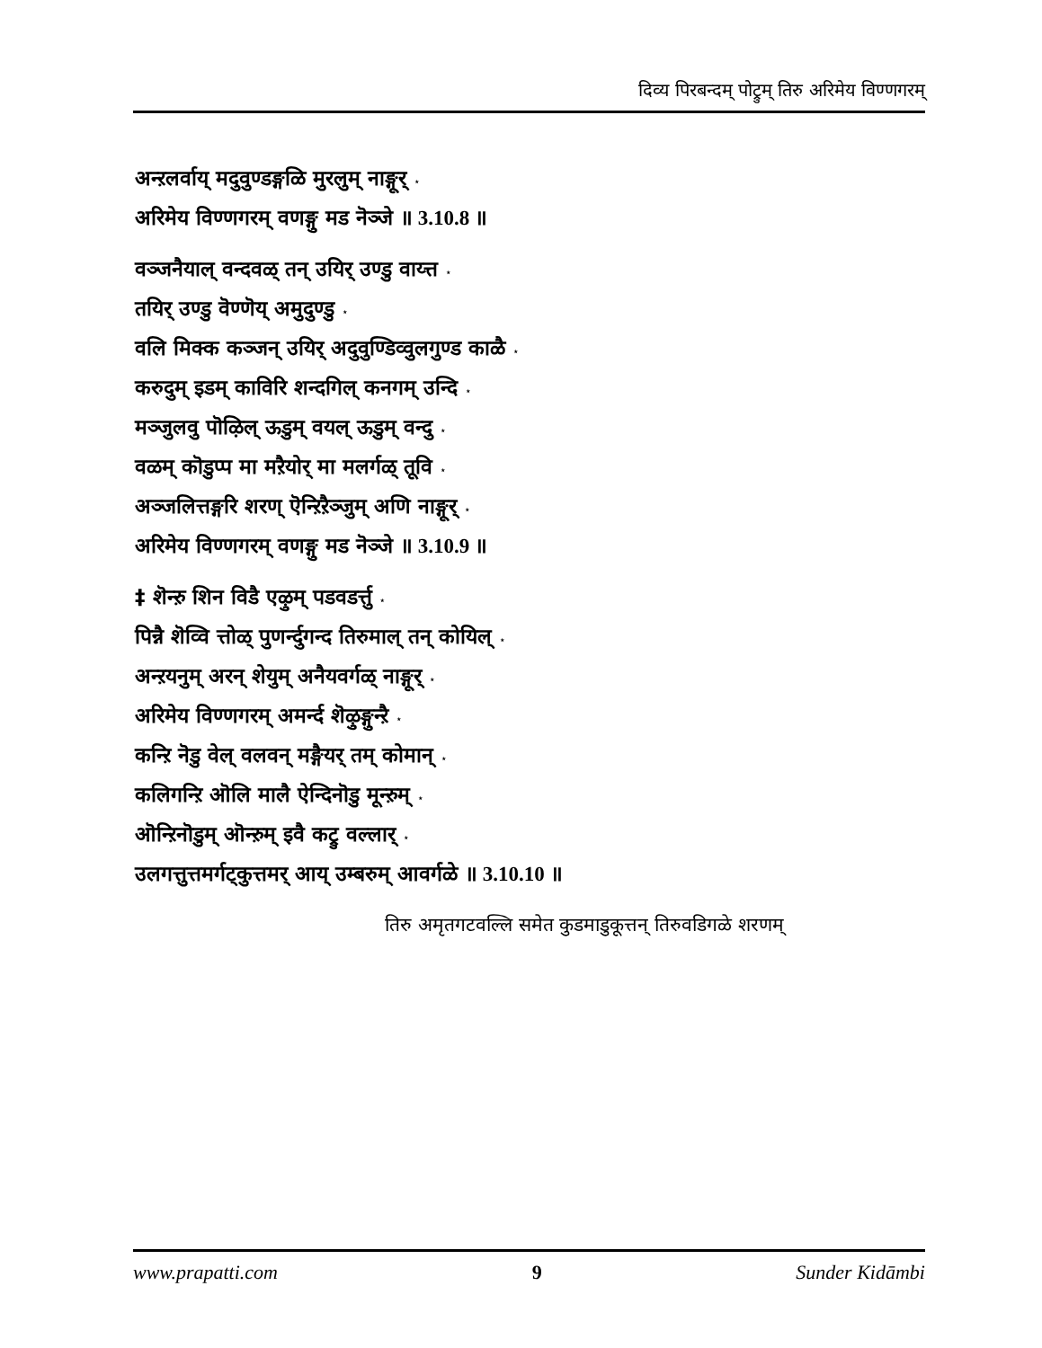दिव्य पिरबन्दम् पोट्रुम् तिरु अरिमेय विण्णगरम्
अन्ऱलर्वाय् मदुवुण्डङ्गळि मुरलुम् नाङ्गूर् ⋆
अरिमेय विण्णगरम् वणङ्गु मड नॆञ्जे ॥ 3.10.8 ॥
वञ्जनैयाल् वन्दवळ् तन् उयिर् उण्डु वाय्त्त ⋆
तयिर् उण्डु वॆण्णॆय् अमुदुण्डु ⋆
वलि मिक्क कञ्जन् उयिर् अदुवुण्डिव्वुलगुण्ड काळै ⋆
करुदुम् इडम् काविरि शन्दगिल् कनगम् उन्दि ⋆
मञ्जुलवु पॊऴिल् ऊडुम् वयल् ऊडुम् वन्दु ⋆
वळम् कॊडुप्प मा मऱैयोर् मा मलर्गळ् तूवि ⋆
अञ्जलित्तङ्गरि शरण् ऎन्ऱिऱैञ्जुम् अणि नाङ्गूर् ⋆
अरिमेय विण्णगरम् वणङ्गु मड नॆञ्जे ॥ 3.10.9 ॥
‡ शॆन्ऱु शिन विडै एऴुम् पडवडर्त्तु ⋆
पिन्नै शॆव्वि त्तोळ् पुणर्न्दुगन्द तिरुमाल् तन् कोयिल् ⋆
अन्ऱयनुम् अरन् शेयुम् अनैयवर्गळ् नाङ्गूर् ⋆
अरिमेय विण्णगरम् अमर्न्द शॆऴुङ्गुन्ऱै ⋆
कन्ऱि नॆडु वेल् वलवन् मङ्गैयर् तम् कोमान् ⋆
कलिगन्ऱि ऒलि मालै ऐन्दिनॊडु मून्ऱुम् ⋆
ऒन्ऱिनॊडुम् ऒन्ऱुम् इवै कट्रु वल्लार् ⋆
उलगत्तुत्तमर्गट्कुत्तमर् आय् उम्बरुम् आवर्गळे ॥ 3.10.10 ॥
तिरु अमृतगटवल्लि समेत कुडमाडुकूत्तन् तिरुवडिगळे शरणम्
www.prapatti.com 9 Sunder Kidāmbi